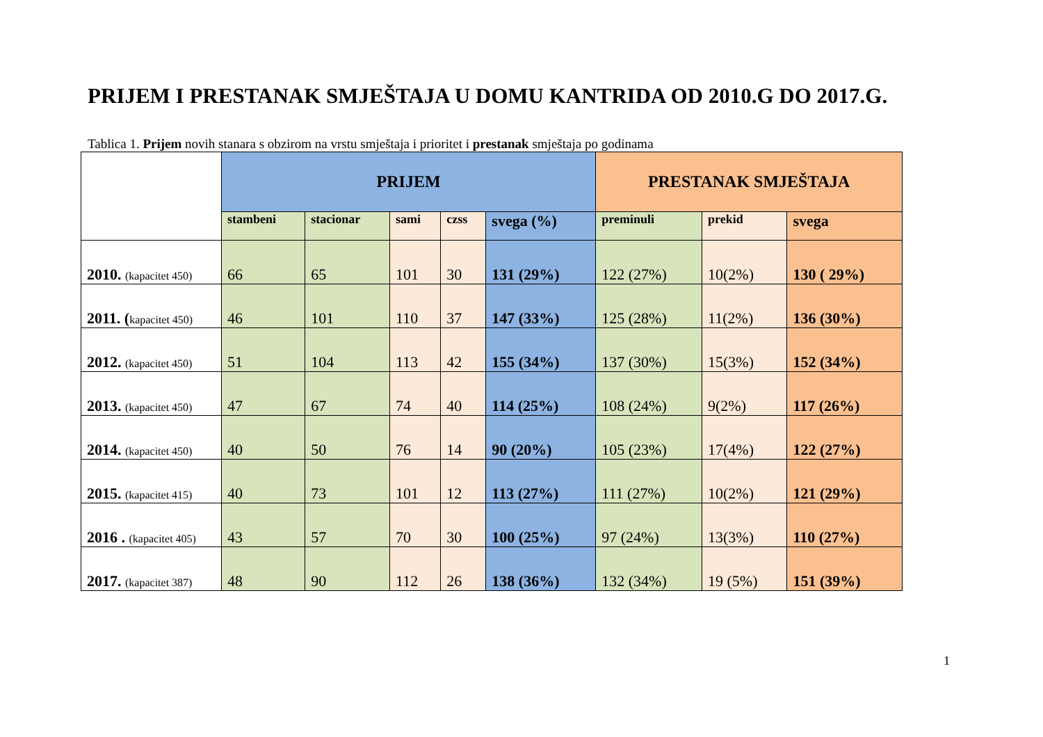PRIJEM I PRESTANAK SMJEŠTAJA U DOMU KANTRIDA OD 2010.G DO 2017.G.
Tablica 1. Prijem novih stanara s obzirom na vrstu smještaja i prioritet i prestanak smještaja po godinama
| | PRIJEM | | | | | PRESTANAK SMJEŠTAJA | | |
| --- | --- | --- | --- | --- | --- | --- | --- | --- |
| | stambeni | stacionar | sami | czss | svega (%) | preminuli | prekid | svega |
| 2010. (kapacitet 450) | 66 | 65 | 101 | 30 | 131 (29%) | 122 (27%) | 10(2%) | 130 ( 29%) |
| 2011. ( kapacitet 450) | 46 | 101 | 110 | 37 | 147 (33%) | 125 (28%) | 11(2%) | 136 (30%) |
| 2012. (kapacitet 450) | 51 | 104 | 113 | 42 | 155 (34%) | 137 (30%) | 15(3%) | 152 (34%) |
| 2013. (kapacitet 450) | 47 | 67 | 74 | 40 | 114 (25%) | 108 (24%) | 9(2%) | 117 (26%) |
| 2014. (kapacitet 450) | 40 | 50 | 76 | 14 | 90 (20%) | 105 (23%) | 17(4%) | 122 (27%) |
| 2015. (kapacitet 415) | 40 | 73 | 101 | 12 | 113 (27%) | 111 (27%) | 10(2%) | 121 (29%) |
| 2016 . (kapacitet 405) | 43 | 57 | 70 | 30 | 100 (25%) | 97 (24%) | 13(3%) | 110 (27%) |
| 2017. (kapacitet 387) | 48 | 90 | 112 | 26 | 138 (36%) | 132 (34%) | 19 (5%) | 151 (39%) |
1